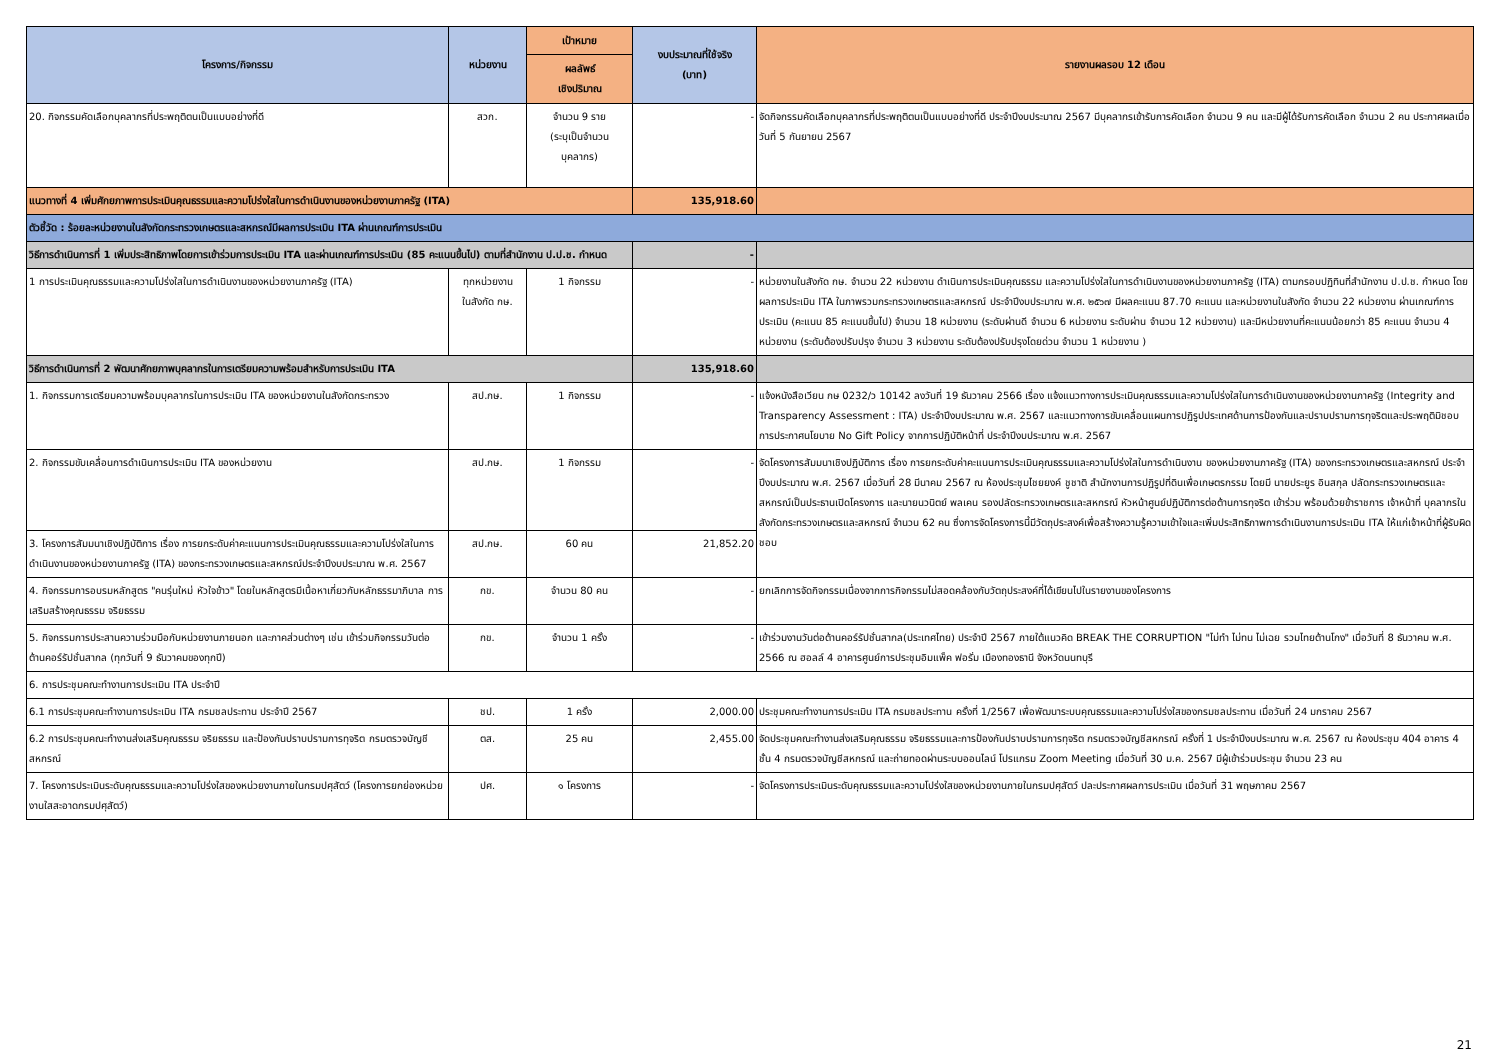| โครงการ/กิจกรรม | หน่วยงาน | เป้าหมาย | งบประมาณที่ใช้จริง (บาท) | รายงานผลรอบ 12 เดือน |
| --- | --- | --- | --- | --- |
| | | ผลลัพธ์ เชิงปริมาณ | | |
| 20. กิจกรรมคัดเลือกบุคลากรที่ประพฤติตนเป็นแบบอย่างที่ดี | สวก. | จำนวน 9 ราย (ระบุเป็นจำนวน บุคลากร) | - | จัดกิจกรรมคัดเลือกบุคลากรที่ประพฤติตนเป็นแบบอย่างที่ดี ประจำปีงบประมาณ 2567 มีบุคลากรเข้ารับการคัดเลือก จำนวน 9 คน และมีผู้ได้รับการคัดเลือก จำนวน 2 คน ประกาศผลเมื่อวันที่ 5 กันยายน 2567 |
| แนวทางที่ 4 เพิ่มศักยภาพการประเมินคุณธรรมและความโปร่งใสในการดำเนินงานของหน่วยงานภาครัฐ (ITA) | | | 135,918.60 | |
| ตัวชี้วัด : ร้อยละหน่วยงานในสังกัดกระทรวงเกษตรและสหกรณ์มีผลการประเมิน ITA ผ่านเกณฑ์การประเมิน | | | | |
| วิธีการดำเนินการที่ 1 เพิ่มประสิทธิภาพโดยการเข้าร่วมการประเมิน ITA และผ่านเกณฑ์การประเมิน (85 คะแนนขึ้นไป) ตามที่สำนักงาน ป.ป.ช. กำหนด | | | - | |
| 1 การประเมินคุณธรรมและความโปร่งใสในการดำเนินงานของหน่วยงานภาครัฐ (ITA) | ทุกหน่วยงาน ในสังกัด กษ. | 1 กิจกรรม | - | หน่วยงานในสังกัด กษ. จำนวน 22 หน่วยงาน ดำเนินการประเมินคุณธรรม และความโปร่งใสในการดำเนินงานของหน่วยงานภาครัฐ (ITA) ตามกรอบปฏิทินที่สำนักงาน ป.ป.ช. กำหนด โดยผลการประเมิน ITA ในภาพรวมกระทรวงเกษตรและสหกรณ์ ประจำปีงบประมาณ พ.ศ. ๒๕๖๗ มีผลคะแนน 87.70 คะแนน และหน่วยงานในสังกัด จำนวน 22 หน่วยงาน ผ่านเกณฑ์การประเมิน (คะแนน 85 คะแนนขึ้นไป) จำนวน 18 หน่วยงาน (ระดับผ่านดี จำนวน 6 หน่วยงาน ระดับผ่าน จำนวน 12 หน่วยงาน) และมีหน่วยงานที่คะแนนน้อยกว่า 85 คะแนน จำนวน 4 หน่วยงาน (ระดับต้องปรับปรุง จำนวน 3 หน่วยงาน ระดับต้องปรับปรุงโดยด่วน จำนวน 1 หน่วยงาน ) |
| วิธีการดำเนินการที่ 2 พัฒนาศักยภาพบุคลากรในการเตรียมความพร้อมสำหรับการประเมิน ITA | | | 135,918.60 | |
| 1. กิจกรรมการเตรียมความพร้อมบุคลากรในการประเมิน ITA ของหน่วยงานในสังกัดกระทรวง | สป.กษ. | 1 กิจกรรม | - | แจ้งหนังสือเวียน กษ 0232/ว 10142 ลงวันที่ 19 ธันวาคม 2566 เรื่อง แจ้งแนวทางการประเมินคุณธรรมและความโปร่งใสในการดำเนินงานของหน่วยงานภาครัฐ (Integrity and Transparency Assessment : ITA) ประจำปีงบประมาณ พ.ศ. 2567 และแนวทางการขับเคลื่อนแผนการปฏิรูปประเทศด้านการป้องกันและปราบปรามการทุจริตและประพฤติมิชอบ การประกาศนโยบาย No Gift Policy จากการปฏิบัติหน้าที่ ประจำปีงบประมาณ พ.ศ. 2567 |
| 2. กิจกรรมขับเคลื่อนการดำเนินการประเมิน ITA ของหน่วยงาน | สป.กษ. | 1 กิจกรรม | - | จัดโครงการสัมมนาเชิงปฏิบัติการ เรื่อง การยกระดับค่าคะแนนการประเมินคุณธรรมและความโปร่งใสในการดำเนินงาน ของหน่วยงานภาครัฐ (ITA) ของกระทรวงเกษตรและสหกรณ์ ประจำปีงบประมาณ พ.ศ. 2567 เมื่อวันที่ 28 มีนาคม 2567 ณ ห้องประชุมไชยยงค์ ชูชาติ สำนักงานการปฏิรูปที่ดินเพื่อเกษตรกรรม โดยมี นายประยูร อินสกุล ปลัดกระทรวงเกษตรและสหกรณ์เป็นประธานเปิดโครงการ และนายนวนิตย์ พลเคน รองปลัดระทรวงเกษตรและสหกรณ์ หัวหน้าศูนย์ปฏิบัติการต่อต้านการทุจริต เข้าร่วม พร้อมด้วยข้าราชการ เจ้าหน้าที่ บุคลากรในสังกัดกระทรวงเกษตรและสหกรณ์ จำนวน 62 คน ซึ่งการจัดโครงการนี้มีวัตถุประสงค์เพื่อสร้างความรู้ความเข้าใจและเพิ่มประสิทธิภาพการดำเนินงานการประเมิน ITA ให้แก่เจ้าหน้าที่ผู้รับผิดชอบ |
| 3. โครงการสัมมนาเชิงปฏิบัติการ เรื่อง การยกระดับค่าคะแนนการประเมินคุณธรรมและความโปร่งใสในการดำเนินงานของหน่วยงานภาครัฐ (ITA) ของกระทรวงเกษตรและสหกรณ์ประจำปีงบประมาณ พ.ศ. 2567 | สป.กษ. | 60 คน | 21,852.20 | |
| 4. กิจกรรมการอบรมหลักสูตร "คนรุ่นใหม่ หัวใจข้าว" โดยในหลักสูตรมีเนื้อหาเกี่ยวกับหลักธรรมาภิบาล การเสริมสร้างคุณธรรม จริยธรรม | กข. | จำนวน 80 คน | - | ยกเลิกการจัดกิจกรรมเนื่องจากการกิจกรรมไม่สอดคล้องกับวัตถุประสงค์ที่ได้เขียนไปในรายงานของโครงการ |
| 5. กิจกรรมการประสานความร่วมมือกับหน่วยงานภายนอก และภาคส่วนต่างๆ เช่น เข้าร่วมกิจกรรมวันต่อต้านคอร์รัปชั่นสากล (ทุกวันที่ 9 ธันวาคมของทุกปี) | กข. | จำนวน 1 ครั้ง | - | เข้าร่วมงานวันต่อต้านคอร์รัปชั่นสากล(ประเทศไทย) ประจำปี 2567 ภายใต้แนวคิด BREAK THE CORRUPTION "ไม่ทำ ไม่ทน ไม่เฉย รวมไทยต้านโกง" เมื่อวันที่ 8 ธันวาคม พ.ศ. 2566 ณ ฮอลล์ 4 อาคารศูนย์การประชุมอิมแพ็ค ฟอรั่ม เมืองทองธานี จังหวัดนนทบุรี |
| 6. การประชุมคณะทำงานการประเมิน ITA ประจำปี | | | | |
| 6.1 การประชุมคณะทำงานการประเมิน ITA กรมชลประทาน ประจำปี 2567 | ชป. | 1 ครั้ง | 2,000.00 | ประชุมคณะทำงานการประเมิน ITA กรมชลประทาน ครั้งที่ 1/2567 เพื่อพัฒนาระบบคุณธรรมและความโปร่งใสของกรมชลประทาน เมื่อวันที่ 24 มกราคม 2567 |
| 6.2 การประชุมคณะทำงานส่งเสริมคุณธรรม จริยธรรม และป้องกันปราบปรามการทุจริต กรมตรวจบัญชีสหกรณ์ | ตส. | 25 คน | 2,455.00 | จัดประชุมคณะทำงานส่งเสริมคุณธรรม จริยธรรมและการป้องกันปราบปรามการทุจริต กรมตรวจบัญชีสหกรณ์ ครั้งที่ 1 ประจำปีงบประมาณ พ.ศ. 2567 ณ ห้องประชุม 404 อาคาร 4 ชั้น 4 กรมตรวจบัญชีสหกรณ์ และถ่ายทอดผ่านระบบออนไลน์ โปรแกรม Zoom Meeting เมื่อวันที่ 30 ม.ค. 2567 มีผู้เข้าร่วมประชุม จำนวน 23 คน |
| 7. โครงการประเมินระดับคุณธรรมและความโปร่งใสของหน่วยงานภายในกรมปศุสัตว์ (โครงการยกย่องหน่วยงานใสสะอาดกรมปศุสัตว์) | ปศ. | ๑ โครงการ | - | จัดโครงการประเมินระดับคุณธรรมและความโปร่งใสของหน่วยงานภายในกรมปศุสัตว์ ปละประกาศผลการประเมิน เมื่อวันที่ 31 พฤษภาคม 2567 |
21